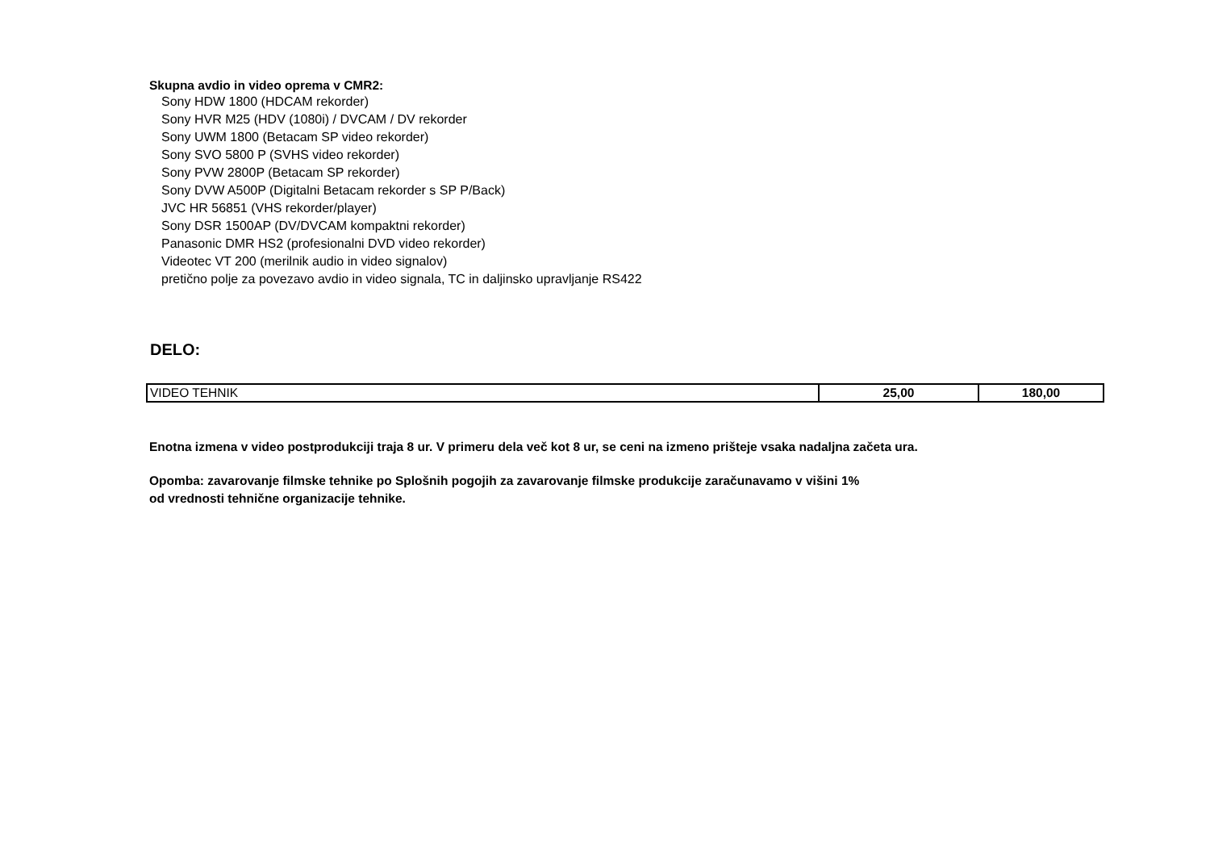Skupna avdio in video oprema v CMR2:
Sony HDW 1800 (HDCAM rekorder)
Sony HVR M25 (HDV (1080i) / DVCAM / DV rekorder
Sony UWM 1800 (Betacam SP video rekorder)
Sony SVO 5800 P (SVHS video rekorder)
Sony PVW 2800P (Betacam SP rekorder)
Sony DVW A500P (Digitalni Betacam rekorder s SP P/Back)
JVC HR 56851 (VHS rekorder/player)
Sony DSR 1500AP (DV/DVCAM kompaktni rekorder)
Panasonic DMR HS2 (profesionalni DVD video rekorder)
Videotec VT 200 (merilnik audio in video signalov)
pretično polje za povezavo avdio in video signala, TC in daljinsko upravljanje RS422
DELO:
| VIDEO TEHNIK | 25,00 | 180,00 |
Enotna izmena v video postprodukciji traja 8 ur. V primeru dela več kot 8 ur, se ceni na izmeno prišteje vsaka nadaljna začeta ura.
Opomba: zavarovanje filmske tehnike po Splošnih pogojih za zavarovanje filmske produkcije zaračunavamo v višini 1%
od vrednosti tehnične organizacije tehnike.